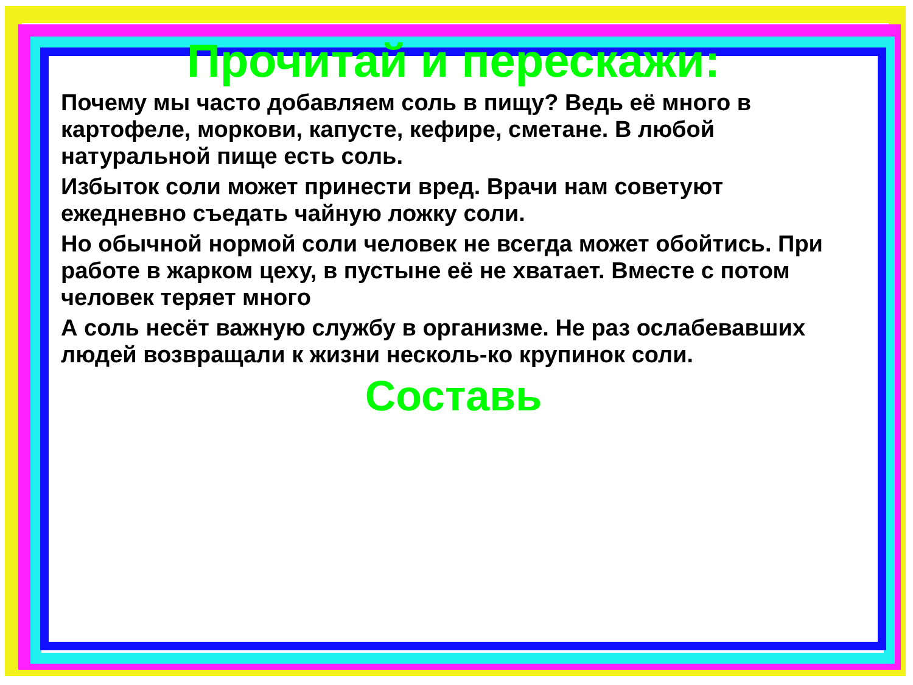Прочитай и перескажи:
Почему мы часто добавляем соль в пищу? Ведь её много в картофеле, моркови, капусте, кефире, сметане. В любой натуральной пище есть соль.
Избыток соли может принести вред. Врачи нам советуют ежедневно съедать чайную ложку соли.
Но обычной нормой соли человек не всегда может обойтись. При работе в жарком цеху, в пустыне её не хватает. Вместе с потом человек теряет много
А соль несёт важную службу в организме. Не раз ослабевавших людей возвращали к жизни несколь-ко крупинок соли.
Составь